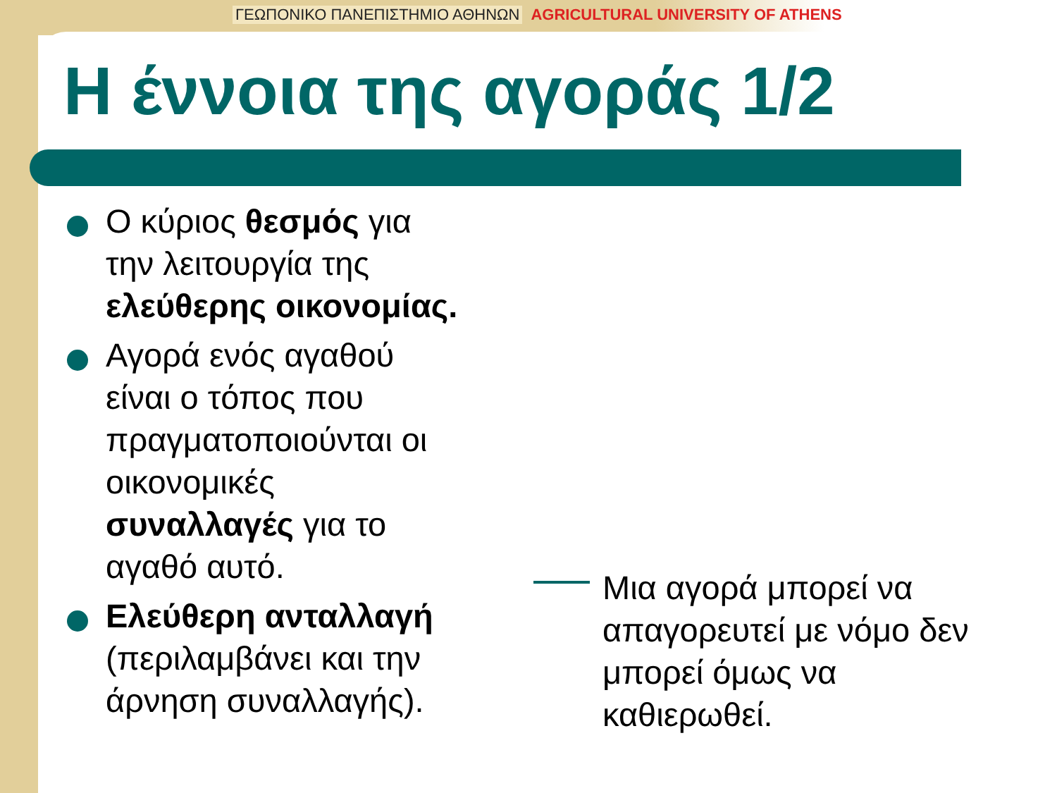ΓΕΩΠΟΝΙΚΟ ΠΑΝΕΠΙΣΤΗΜΙΟ ΑΘΗΝΩΝ AGRICULTURAL UNIVERSITY OF ATHENS
Η έννοια της αγοράς 1/2
Ο κύριος θεσμός για την λειτουργία της ελεύθερης οικονομίας.
Αγορά ενός αγαθού είναι ο τόπος που πραγματοποιούνται οι οικονομικές συναλλαγές για το αγαθό αυτό.
Ελεύθερη ανταλλαγή (περιλαμβάνει και την άρνηση συναλλαγής).
Μια αγορά μπορεί να απαγορευτεί με νόμο δεν μπορεί όμως να καθιερωθεί.